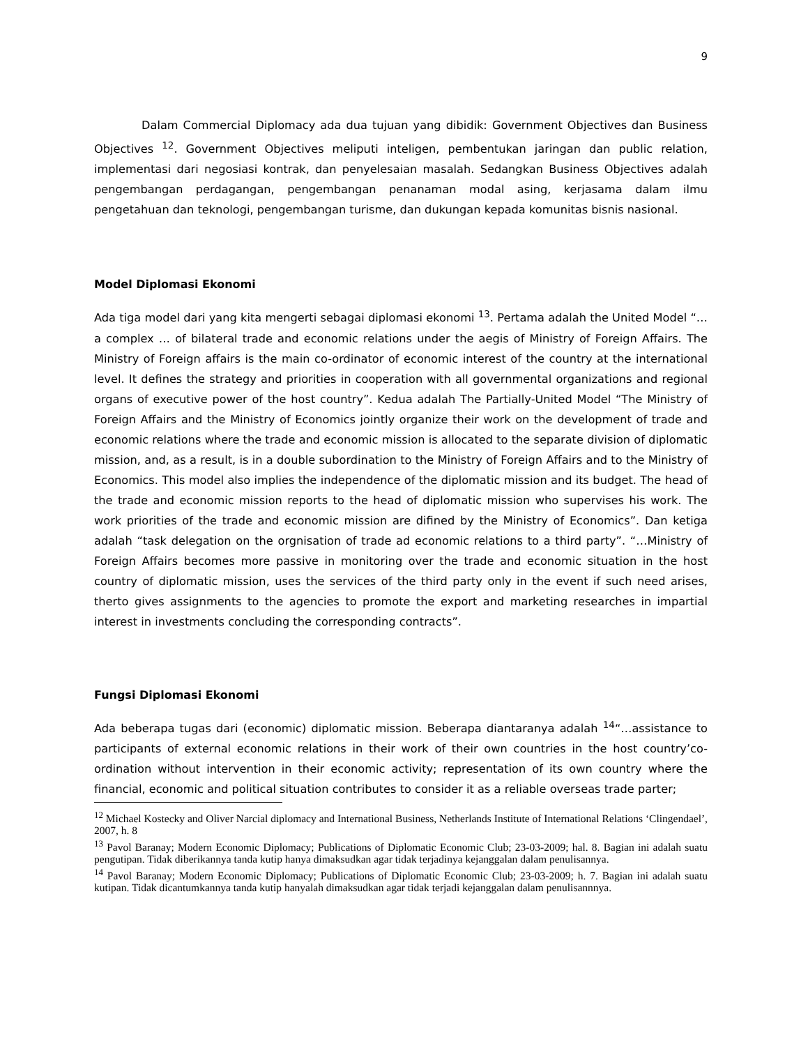9
Dalam Commercial Diplomacy ada dua tujuan yang dibidik: Government Objectives dan Business Objectives <sup>12</sup>. Government Objectives meliputi inteligen, pembentukan jaringan dan public relation, implementasi dari negosiasi kontrak, dan penyelesaian masalah. Sedangkan Business Objectives adalah pengembangan perdagangan, pengembangan penanaman modal asing, kerjasama dalam ilmu pengetahuan dan teknologi, pengembangan turisme, dan dukungan kepada komunitas bisnis nasional.
Model Diplomasi Ekonomi
Ada tiga model dari yang kita mengerti sebagai diplomasi ekonomi <sup>13</sup>. Pertama adalah the United Model “… a complex … of bilateral trade and economic relations under the aegis of Ministry of Foreign Affairs. The Ministry of Foreign affairs is the main co-ordinator of economic interest of the country at the international level. It defines the strategy and priorities in cooperation with all governmental organizations and regional organs of executive power of the host country”. Kedua adalah The Partially-United Model “The Ministry of Foreign Affairs and the Ministry of Economics jointly organize their work on the development of trade and economic relations where the trade and economic mission is allocated to the separate division of diplomatic mission, and, as a result, is in a double subordination to the Ministry of Foreign Affairs and to the Ministry of Economics. This model also implies the independence of the diplomatic mission and its budget. The head of the trade and economic mission reports to the head of diplomatic mission who supervises his work. The work priorities of the trade and economic mission are difined by the Ministry of Economics”. Dan ketiga adalah “task delegation on the orgnisation of trade ad economic relations to a third party”. “…Ministry of Foreign Affairs becomes more passive in monitoring over the trade and economic situation in the host country of diplomatic mission, uses the services of the third party only in the event if such need arises, therto gives assignments to the agencies to promote the export and marketing researches in impartial interest in investments concluding the corresponding contracts”.
Fungsi Diplomasi Ekonomi
Ada beberapa tugas dari (economic) diplomatic mission. Beberapa diantaranya adalah <sup>14</sup>“…assistance to participants of external economic relations in their work of their own countries in the host country’co-ordination without intervention in their economic activity; representation of its own country where the financial, economic and political situation contributes to consider it as a reliable overseas trade parter;
<sup>12</sup> Michael Kostecky and Oliver Narcial diplomacy and International Business, Netherlands Institute of International Relations ‘Clingendael’, 2007, h. 8
<sup>13</sup> Pavol Baranay; Modern Economic Diplomacy; Publications of Diplomatic Economic Club; 23-03-2009; hal. 8. Bagian ini adalah suatu pengutipan. Tidak diberikannya tanda kutip hanya dimaksudkan agar tidak terjadinya kejanggalan dalam penulisannya.
<sup>14</sup> Pavol Baranay; Modern Economic Diplomacy; Publications of Diplomatic Economic Club; 23-03-2009; h. 7. Bagian ini adalah suatu kutipan. Tidak dicantumkannya tanda kutip hanyalah dimaksudkan agar tidak terjadi kejanggalan dalam penulisannnya.